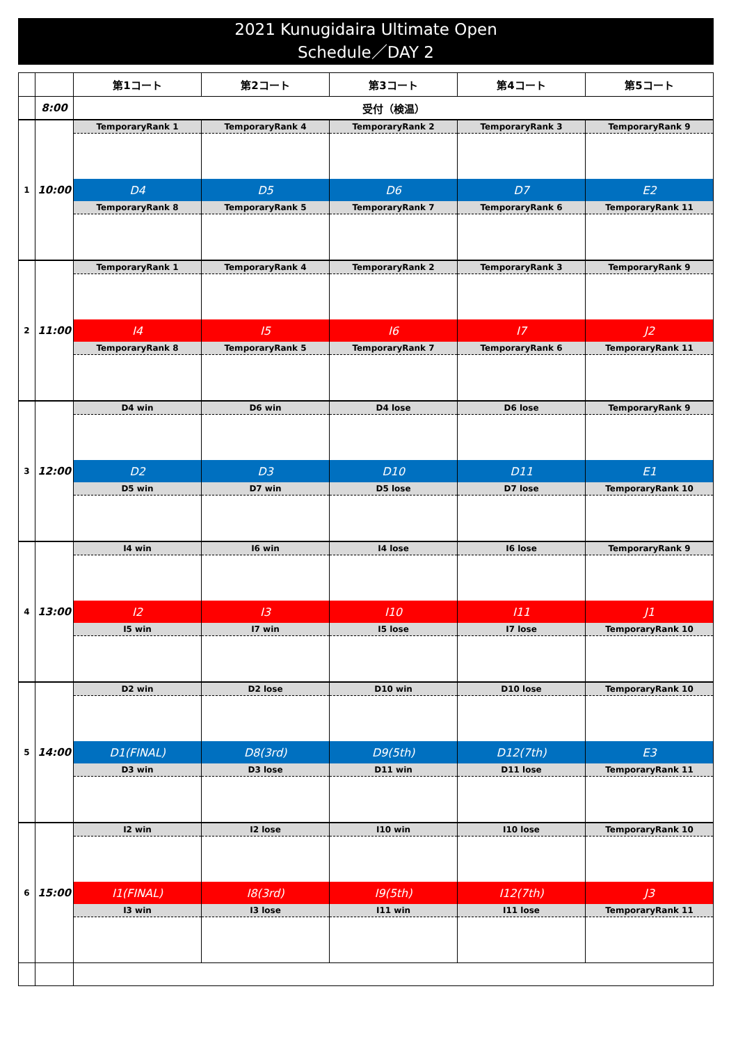2021 Kunugidaira Ultimate Open
Schedule／DAY 2
| | | 第1コート | 第2コート | 第3コート | 第4コート | 第5コート |
| --- | --- | --- | --- | --- | --- | --- |
| | 8:00 | 受付（検温） | | | | |
| 1 | 10:00 | TemporaryRank 1 | TemporaryRank 4 | TemporaryRank 2 | TemporaryRank 3 | TemporaryRank 9 |
| | | D4 | D5 | D6 | D7 | E2 |
| | | TemporaryRank 8 | TemporaryRank 5 | TemporaryRank 7 | TemporaryRank 6 | TemporaryRank 11 |
| 2 | 11:00 | TemporaryRank 1 | TemporaryRank 4 | TemporaryRank 2 | TemporaryRank 3 | TemporaryRank 9 |
| | | I4 | I5 | I6 | I7 | J2 |
| | | TemporaryRank 8 | TemporaryRank 5 | TemporaryRank 7 | TemporaryRank 6 | TemporaryRank 11 |
| 3 | 12:00 | D4 win | D6 win | D4 lose | D6 lose | TemporaryRank 9 |
| | | D2 | D3 | D10 | D11 | E1 |
| | | D5 win | D7 win | D5 lose | D7 lose | TemporaryRank 10 |
| 4 | 13:00 | I4 win | I6 win | I4 lose | I6 lose | TemporaryRank 9 |
| | | I2 | I3 | I10 | I11 | J1 |
| | | I5 win | I7 win | I5 lose | I7 lose | TemporaryRank 10 |
| 5 | 14:00 | D2 win | D2 lose | D10 win | D10 lose | TemporaryRank 10 |
| | | D1(FINAL) | D8(3rd) | D9(5th) | D12(7th) | E3 |
| | | D3 win | D3 lose | D11 win | D11 lose | TemporaryRank 11 |
| 6 | 15:00 | I2 win | I2 lose | I10 win | I10 lose | TemporaryRank 10 |
| | | I1(FINAL) | I8(3rd) | I9(5th) | I12(7th) | J3 |
| | | I3 win | I3 lose | I11 win | I11 lose | TemporaryRank 11 |